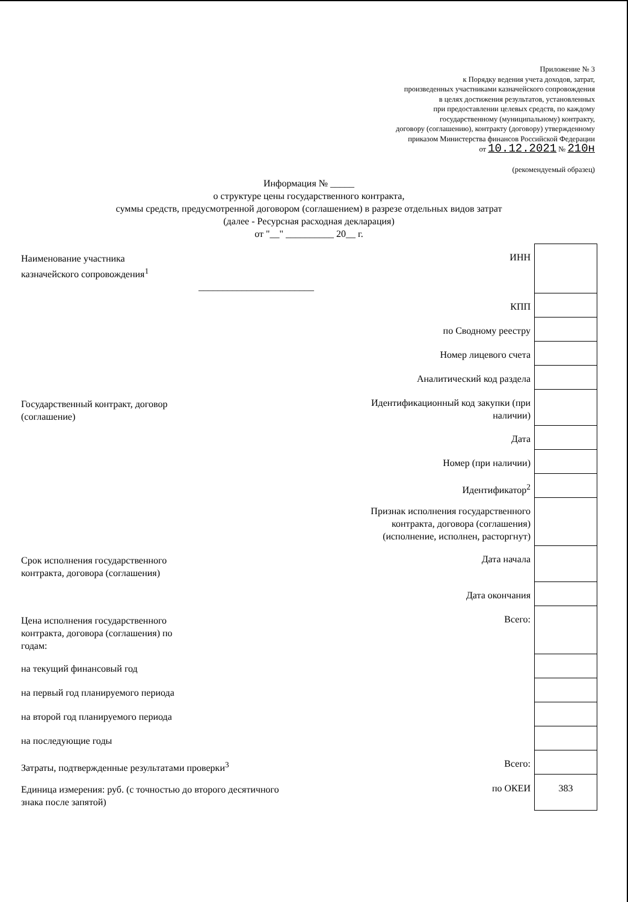Приложение № 3
к Порядку ведения учета доходов, затрат,
произведенных участниками казначейского сопровождения
в целях достижения результатов, установленных
при предоставлении целевых средств, по каждому
государственному (муниципальному) контракту,
договору (соглашению), контракту (договору) утвержденному
приказом Министерства финансов Российской Федерации
от 10.12.2021 № 210н
(рекомендуемый образец)
Информация № _____
о структуре цены государственного контракта,
суммы средств, предусмотренной договором (соглашением) в разрезе отдельных видов затрат
(далее - Ресурсная расходная декларация)
от "__" __________ 20__ г.
| Наименование участника казначейского сопровождения<sup>1</sup> ________________________ | ИНН | |
| | КПП | |
| | по Сводному реестру | |
| | Номер лицевого счета | |
| | Аналитический код раздела | |
| Государственный контракт, договор (соглашение) | Идентификационный код закупки (при наличии) | |
| | Дата | |
| | Номер (при наличии) | |
| | Идентификатор<sup>2</sup> | |
| | Признак исполнения государственного контракта, договора (соглашения) (исполнение, исполнен, расторгнут) | |
| Срок исполнения государственного контракта, договора (соглашения) | Дата начала | |
| | Дата окончания | |
| Цена исполнения государственного контракта, договора (соглашения) по годам: | Всего: | |
| на текущий финансовый год | | |
| на первый год планируемого периода | | |
| на второй год планируемого периода | | |
| на последующие годы | | |
| Затраты, подтвержденные результатами проверки<sup>3</sup> | Всего: | |
| Единица измерения: руб. (с точностью до второго десятичного знака после запятой) | по ОКЕИ | 383 |